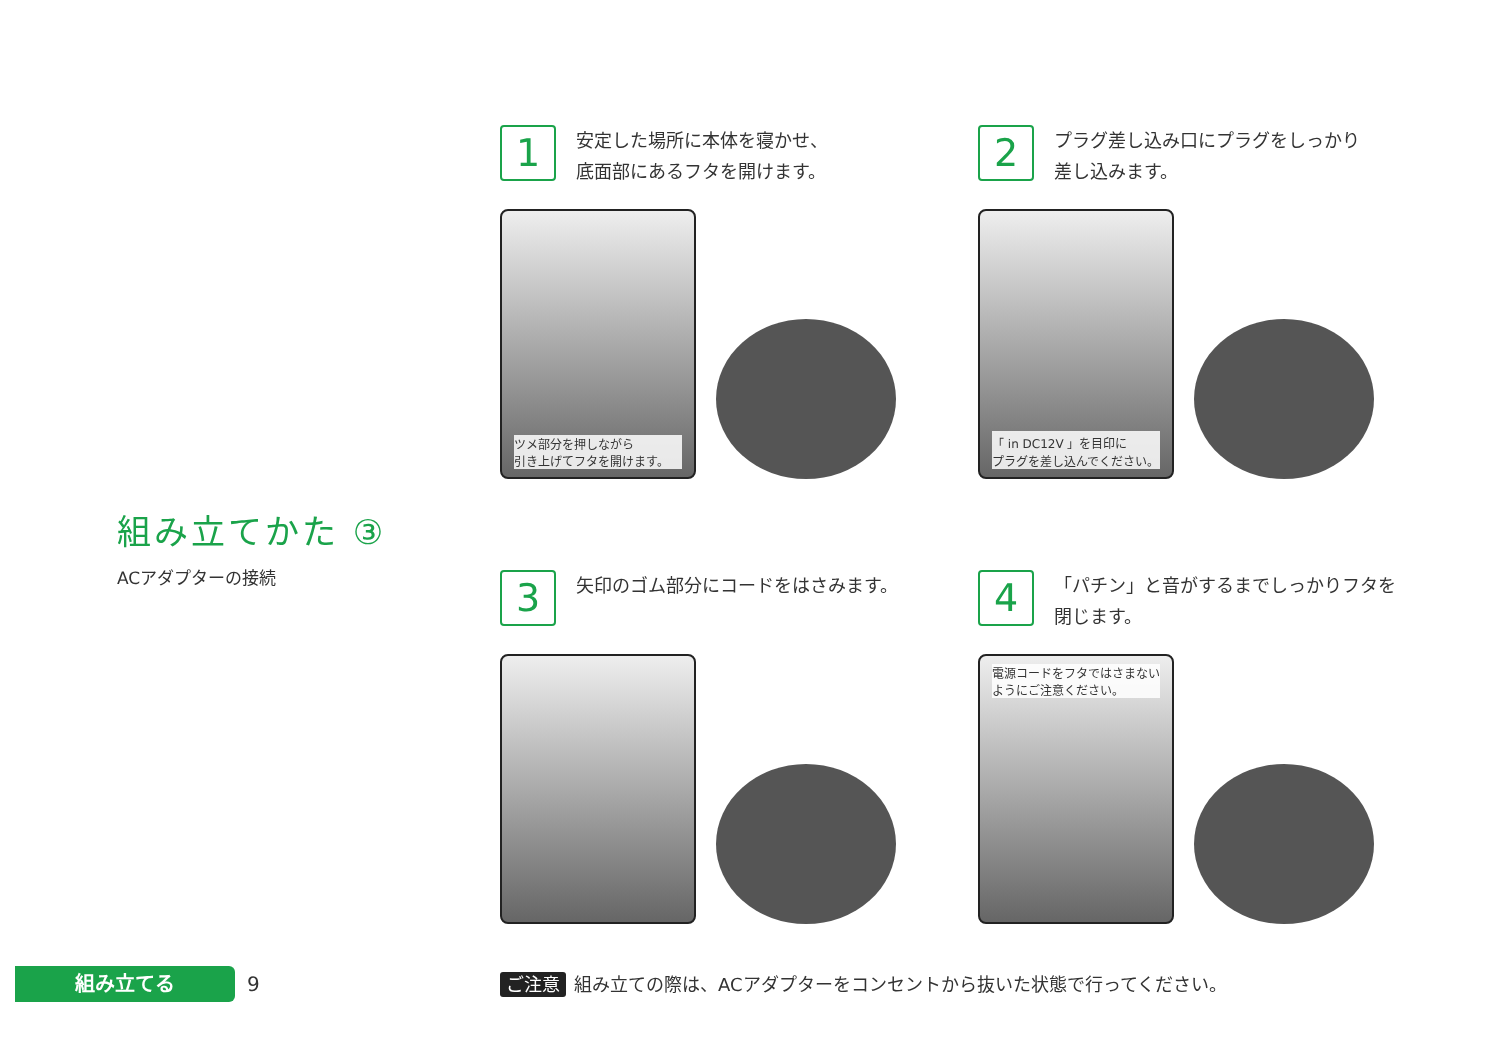組み立てかた ③
ACアダプターの接続
1
安定した場所に本体を寝かせ、
底面部にあるフタを開けます。
ツメ部分を押しながら
引き上げてフタを開けます。
2
プラグ差し込み口にプラグをしっかり
差し込みます。
「 in DC12V 」を目印に
プラグを差し込んでください。
3
矢印のゴム部分にコードをはさみます。
4
「パチン」と音がするまでしっかりフタを
閉じます。
電源コードをフタではさまない
ようにご注意ください。
組み立てる
9
ご注意 組み立ての際は、ACアダプターをコンセントから抜いた状態で行ってください。